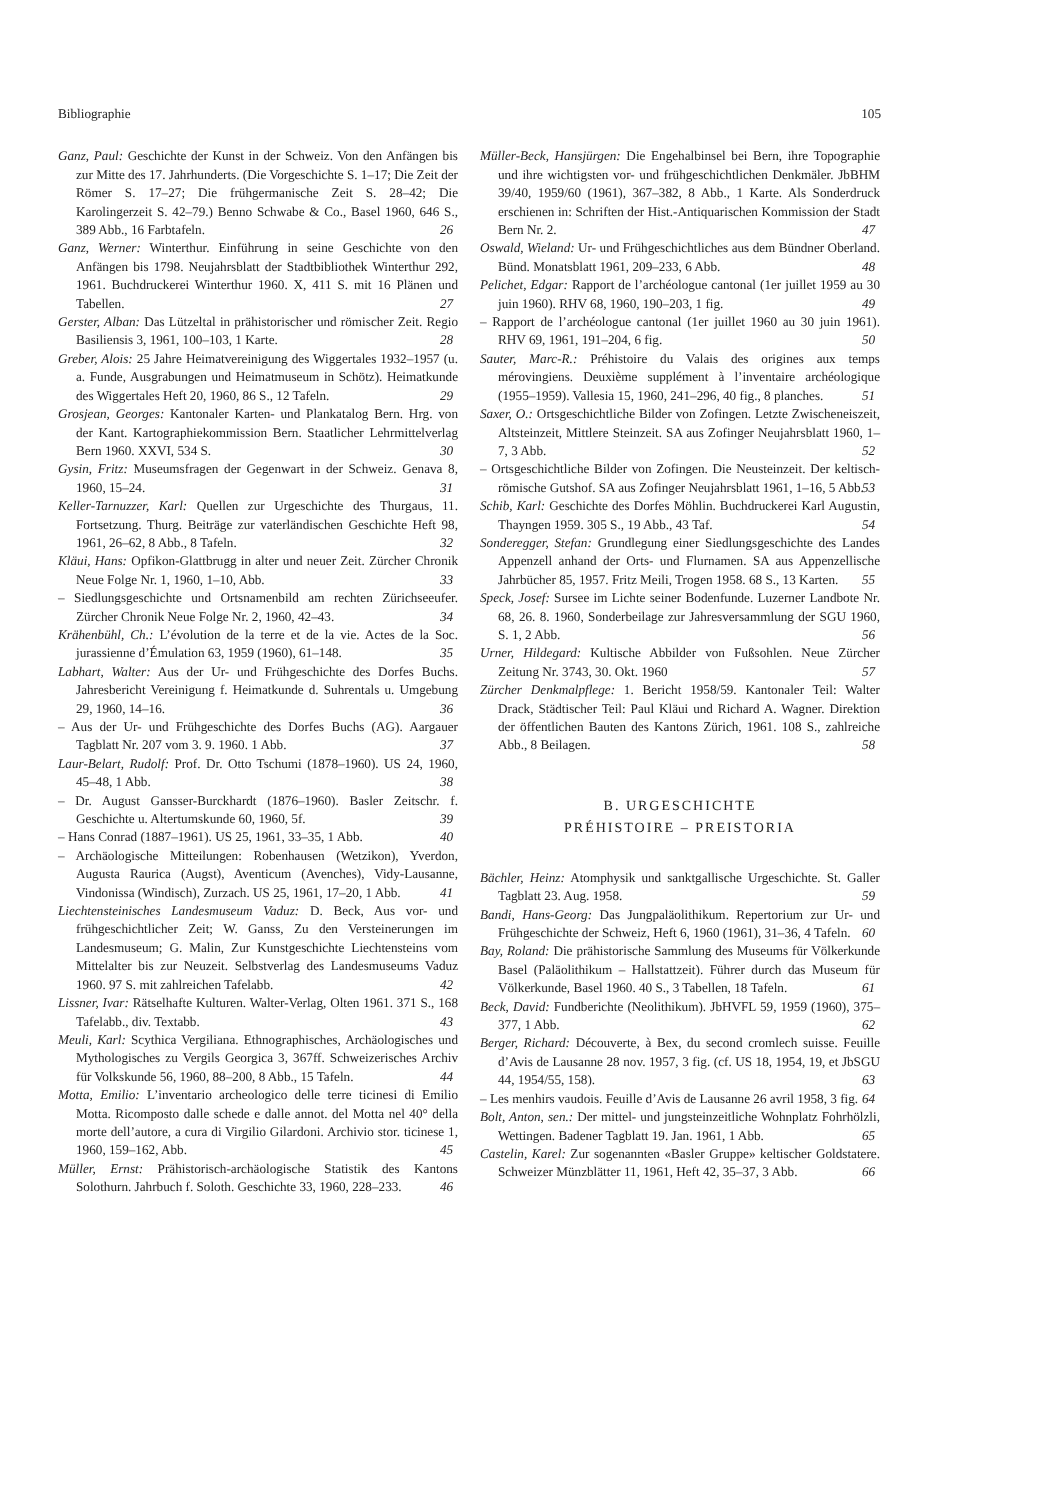Bibliographie 105
Ganz, Paul: Geschichte der Kunst in der Schweiz. Von den Anfängen bis zur Mitte des 17. Jahrhunderts. (Die Vorgeschichte S. 1–17; Die Zeit der Römer S. 17–27; Die frühgermanische Zeit S. 28–42; Die Karolingerzeit S. 42–79.) Benno Schwabe & Co., Basel 1960, 646 S., 389 Abb., 16 Farbtafeln. 26
Ganz, Werner: Winterthur. Einführung in seine Geschichte von den Anfängen bis 1798. Neujahrsblatt der Stadtbibliothek Winterthur 292, 1961. Buchdruckerei Winterthur 1960. X, 411 S. mit 16 Plänen und Tabellen. 27
Gerster, Alban: Das Lützeltal in prähistorischer und römischer Zeit. Regio Basiliensis 3, 1961, 100–103, 1 Karte. 28
Greber, Alois: 25 Jahre Heimatvereinigung des Wiggertales 1932–1957 (u. a. Funde, Ausgrabungen und Heimatmuseum in Schötz). Heimatkunde des Wiggertales Heft 20, 1960, 86 S., 12 Tafeln. 29
Grosjean, Georges: Kantonaler Karten- und Plankatalog Bern. Hrg. von der Kant. Kartographiekommission Bern. Staatlicher Lehrmittelverlag Bern 1960. XXVI, 534 S. 30
Gysin, Fritz: Museumsfragen der Gegenwart in der Schweiz. Genava 8, 1960, 15–24. 31
Keller-Tarnuzzer, Karl: Quellen zur Urgeschichte des Thurgaus, 11. Fortsetzung. Thurg. Beiträge zur vaterländischen Geschichte Heft 98, 1961, 26–62, 8 Abb., 8 Tafeln. 32
Kläui, Hans: Opfikon-Glattbrugg in alter und neuer Zeit. Zürcher Chronik Neue Folge Nr. 1, 1960, 1–10, Abb. 33
– Siedlungsgeschichte und Ortsnamenbild am rechten Zürichseeufer. Zürcher Chronik Neue Folge Nr. 2, 1960, 42–43. 34
Krähenbühl, Ch.: L’évolution de la terre et de la vie. Actes de la Soc. jurassienne d’Émulation 63, 1959 (1960), 61–148. 35
Labhart, Walter: Aus der Ur- und Frühgeschichte des Dorfes Buchs. Jahresbericht Vereinigung f. Heimatkunde d. Suhrentals u. Umgebung 29, 1960, 14–16. 36
– Aus der Ur- und Frühgeschichte des Dorfes Buchs (AG). Aargauer Tagblatt Nr. 207 vom 3. 9. 1960. 1 Abb. 37
Laur-Belart, Rudolf: Prof. Dr. Otto Tschumi (1878–1960). US 24, 1960, 45–48, 1 Abb. 38
– Dr. August Gansser-Burckhardt (1876–1960). Basler Zeitschr. f. Geschichte u. Altertumskunde 60, 1960, 5f. 39
– Hans Conrad (1887–1961). US 25, 1961, 33–35, 1 Abb. 40
– Archäologische Mitteilungen: Robenhausen (Wetzikon), Yverdon, Augusta Raurica (Augst), Aventicum (Avenches), Vidy-Lausanne, Vindonissa (Windisch), Zurzach. US 25, 1961, 17–20, 1 Abb. 41
Liechtensteinisches Landesmuseum Vaduz: D. Beck, Aus vor- und frühgeschichtlicher Zeit; W. Ganss, Zu den Versteinerungen im Landesmuseum; G. Malin, Zur Kunstgeschichte Liechtensteins vom Mittelalter bis zur Neuzeit. Selbstverlag des Landesmuseums Vaduz 1960. 97 S. mit zahlreichen Tafelabb. 42
Lissner, Ivar: Rätselhafte Kulturen. Walter-Verlag, Olten 1961. 371 S., 168 Tafelabb., div. Textabb. 43
Meuli, Karl: Scythica Vergiliana. Ethnographisches, Archäologisches und Mythologisches zu Vergils Georgica 3, 367ff. Schweizerisches Archiv für Volkskunde 56, 1960, 88–200, 8 Abb., 15 Tafeln. 44
Motta, Emilio: L’inventario archeologico delle terre ticinesi di Emilio Motta. Ricomposto dalle schede e dalle annot. del Motta nel 40° della morte dell’autore, a cura di Virgilio Gilardoni. Archivio stor. ticinese 1, 1960, 159–162, Abb. 45
Müller, Ernst: Prähistorisch-archäologische Statistik des Kantons Solothurn. Jahrbuch f. Soloth. Geschichte 33, 1960, 228–233. 46
Müller-Beck, Hansjürgen: Die Engehalbinsel bei Bern, ihre Topographie und ihre wichtigsten vor- und frühgeschichtlichen Denkmäler. JbBHM 39/40, 1959/60 (1961), 367–382, 8 Abb., 1 Karte. Als Sonderdruck erschienen in: Schriften der Hist.-Antiquarischen Kommission der Stadt Bern Nr. 2. 47
Oswald, Wieland: Ur- und Frühgeschichtliches aus dem Bündner Oberland. Bünd. Monatsblatt 1961, 209–233, 6 Abb. 48
Pelichet, Edgar: Rapport de l’archéologue cantonal (1er juillet 1959 au 30 juin 1960). RHV 68, 1960, 190–203, 1 fig. 49
– Rapport de l’archéologue cantonal (1er juillet 1960 au 30 juin 1961). RHV 69, 1961, 191–204, 6 fig. 50
Sauter, Marc-R.: Préhistoire du Valais des origines aux temps mérovingiens. Deuxième supplément à l’inventaire archéologique (1955–1959). Vallesia 15, 1960, 241–296, 40 fig., 8 planches. 51
Saxer, O.: Ortsgeschichtliche Bilder von Zofingen. Letzte Zwischeneiszeit, Altsteinzeit, Mittlere Steinzeit. SA aus Zofinger Neujahrsblatt 1960, 1–7, 3 Abb. 52
– Ortsgeschichtliche Bilder von Zofingen. Die Neusteinzeit. Der keltisch-römische Gutshof. SA aus Zofinger Neujahrsblatt 1961, 1–16, 5 Abb. 53
Schib, Karl: Geschichte des Dorfes Möhlin. Buchdruckerei Karl Augustin, Thayngen 1959. 305 S., 19 Abb., 43 Taf. 54
Sonderegger, Stefan: Grundlegung einer Siedlungsgeschichte des Landes Appenzell anhand der Orts- und Flurnamen. SA aus Appenzellische Jahrbücher 85, 1957. Fritz Meili, Trogen 1958. 68 S., 13 Karten. 55
Speck, Josef: Sursee im Lichte seiner Bodenfunde. Luzerner Landbote Nr. 68, 26. 8. 1960, Sonderbeilage zur Jahresversammlung der SGU 1960, S. 1, 2 Abb. 56
Urner, Hildegard: Kultische Abbilder von Fußsohlen. Neue Zürcher Zeitung Nr. 3743, 30. Okt. 1960 57
Zürcher Denkmalpflege: 1. Bericht 1958/59. Kantonaler Teil: Walter Drack, Städtischer Teil: Paul Kläui und Richard A. Wagner. Direktion der öffentlichen Bauten des Kantons Zürich, 1961. 108 S., zahlreiche Abb., 8 Beilagen. 58
B. URGESCHICHTE
PRÉHISTOIRE – PREISTORIA
Bächler, Heinz: Atomphysik und sanktgallische Urgeschichte. St. Galler Tagblatt 23. Aug. 1958. 59
Bandi, Hans-Georg: Das Jungpaläolithikum. Repertorium zur Ur- und Frühgeschichte der Schweiz, Heft 6, 1960 (1961), 31–36, 4 Tafeln. 60
Bay, Roland: Die prähistorische Sammlung des Museums für Völkerkunde Basel (Paläolithikum – Hallstattzeit). Führer durch das Museum für Völkerkunde, Basel 1960. 40 S., 3 Tabellen, 18 Tafeln. 61
Beck, David: Fundberichte (Neolithikum). JbHVFL 59, 1959 (1960), 375–377, 1 Abb. 62
Berger, Richard: Découverte, à Bex, du second cromlech suisse. Feuille d’Avis de Lausanne 28 nov. 1957, 3 fig. (cf. US 18, 1954, 19, et JbSGU 44, 1954/55, 158). 63
– Les menhirs vaudois. Feuille d’Avis de Lausanne 26 avril 1958, 3 fig. 64
Bolt, Anton, sen.: Der mittel- und jungsteinzeitliche Wohnplatz Fohrhölzli, Wettingen. Badener Tagblatt 19. Jan. 1961, 1 Abb. 65
Castelin, Karel: Zur sogenannten «Basler Gruppe» keltischer Goldstatere. Schweizer Münzblätter 11, 1961, Heft 42, 35–37, 3 Abb. 66